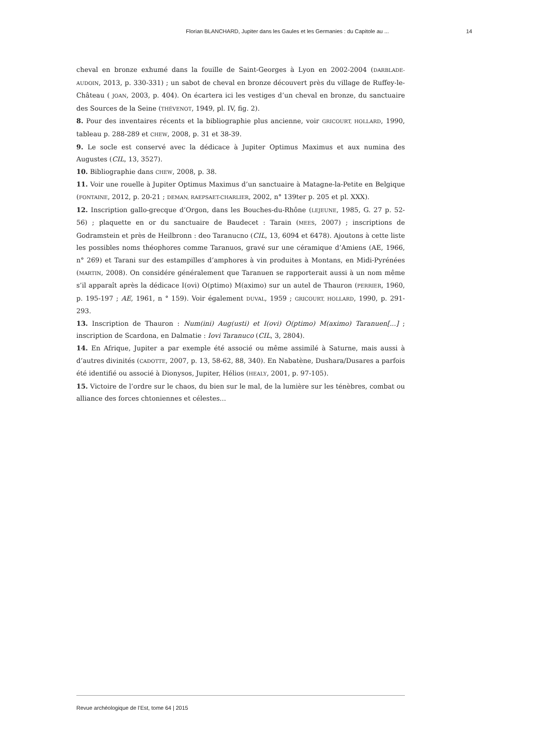Florian BLANCHARD, Jupiter dans les Gaules et les Germanies : du Capitole au ... 14
cheval en bronze exhumé dans la fouille de Saint-Georges à Lyon en 2002-2004 (DARBLADE-AUDOIN, 2013, p. 330-331) ; un sabot de cheval en bronze découvert près du village de Ruffey-le-Château ( JOAN, 2003, p. 404). On écartera ici les vestiges d’un cheval en bronze, du sanctuaire des Sources de la Seine (THÉVENOT, 1949, pl. IV, fig. 2).
8. Pour des inventaires récents et la bibliographie plus ancienne, voir GRICOURT, HOLLARD, 1990, tableau p. 288-289 et CHEW, 2008, p. 31 et 38-39.
9. Le socle est conservé avec la dédicace à Jupiter Optimus Maximus et aux numina des Augustes (CIL, 13, 3527).
10. Bibliographie dans CHEW, 2008, p. 38.
11. Voir une rouelle à Jupiter Optimus Maximus d’un sanctuaire à Matagne-la-Petite en Belgique (FONTAINE, 2012, p. 20-21 ; DEMAN, RAEPSAET-CHARLIER, 2002, n° 139ter p. 205 et pl. XXX).
12. Inscription gallo-grecque d’Orgon, dans les Bouches-du-Rhône (LEJEUNE, 1985, G. 27 p. 52-56) ; plaquette en or du sanctuaire de Baudecet : Tarain (MEES, 2007) ; inscriptions de Godramstein et près de Heilbronn : deo Taranucno (CIL, 13, 6094 et 6478). Ajoutons à cette liste les possibles noms théophores comme Taranuos, gravé sur une céramique d’Amiens (AE, 1966, n° 269) et Tarani sur des estampilles d’amphores à vin produites à Montans, en Midi-Pyrénées (MARTIN, 2008). On considére généralement que Taranuen se rapporterait aussi à un nom même s’il apparaît après la dédicace I(ovi) O(ptimo) M(aximo) sur un autel de Thauron (PERRIER, 1960, p. 195-197 ; AE, 1961, n ° 159). Voir également DUVAL, 1959 ; GRICOURT, HOLLARD, 1990, p. 291-293.
13. Inscription de Thauron : Num(ini) Aug(usti) et I(ovi) O(ptimo) M(aximo) Taranuen[...] ; inscription de Scardona, en Dalmatie : Iovi Taranuco (CIL, 3, 2804).
14. En Afrique, Jupiter a par exemple été associé ou même assimilé à Saturne, mais aussi à d’autres divinités (CADOTTE, 2007, p. 13, 58-62, 88, 340). En Nabatène, Dushara/Dusares a parfois été identifié ou associé à Dionysos, Jupiter, Hélios (HEALY, 2001, p. 97-105).
15. Victoire de l’ordre sur le chaos, du bien sur le mal, de la lumière sur les ténèbres, combat ou alliance des forces chtoniennes et célestes...
Revue archéologique de l’Est, tome 64 | 2015